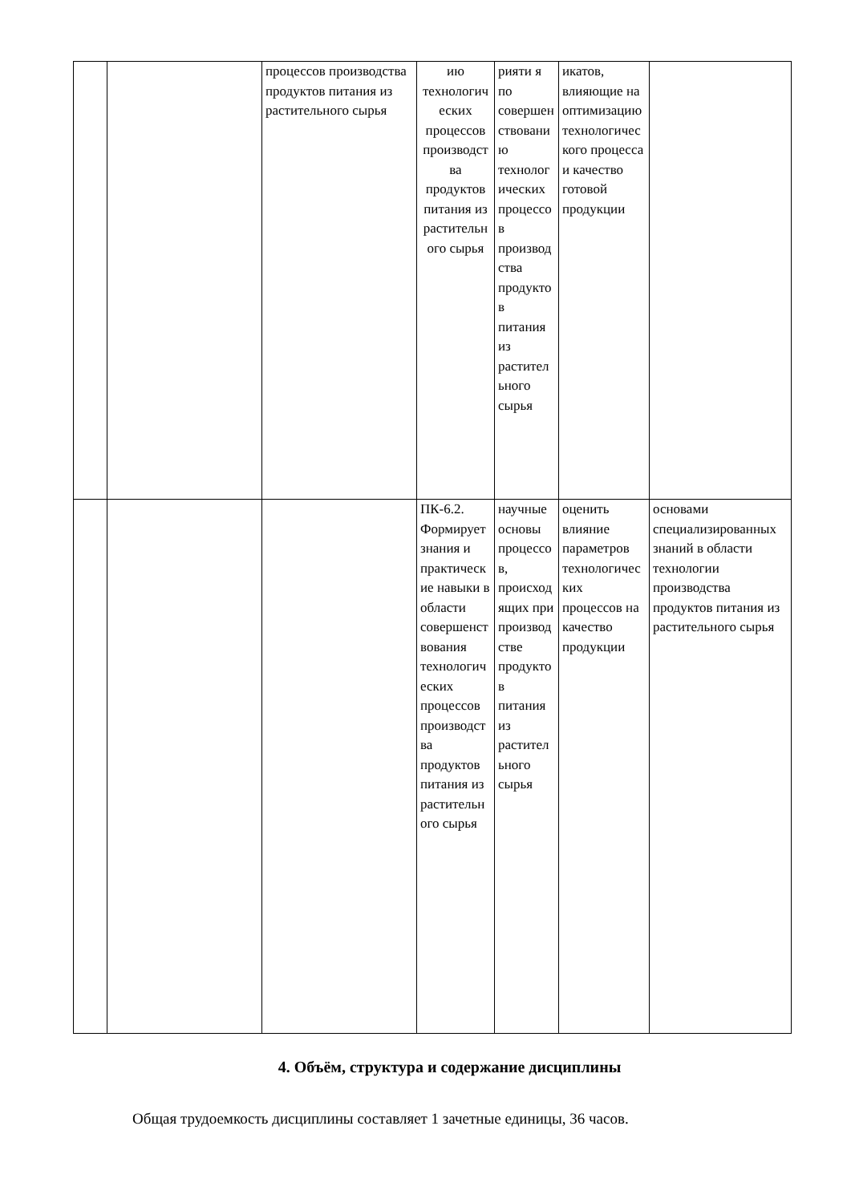| | | процессов производства продуктов питания из растительного сырья | ию технологических процессов производства продуктов питания из растительного сырья | рияти я по совершенствованию технологических процессов производства продуктов питания из растительного сырья | икатов, влияющие на оптимизацию технологического процесса и качество готовой продукции | |
| | | | ПК-6.2. Формирует знания и практические навыки в области совершенствования технологических процессов производства продуктов питания из растительного сырья | научные основы процессов, происходящих при производстве продуктов питания из растительного сырья | оценить влияние параметров технологических процессов на качество продукции | основами специализированных знаний в области технологии производства продуктов питания из растительного сырья |
4. Объём, структура и содержание дисциплины
Общая трудоемкость дисциплины составляет 1 зачетные единицы, 36 часов.